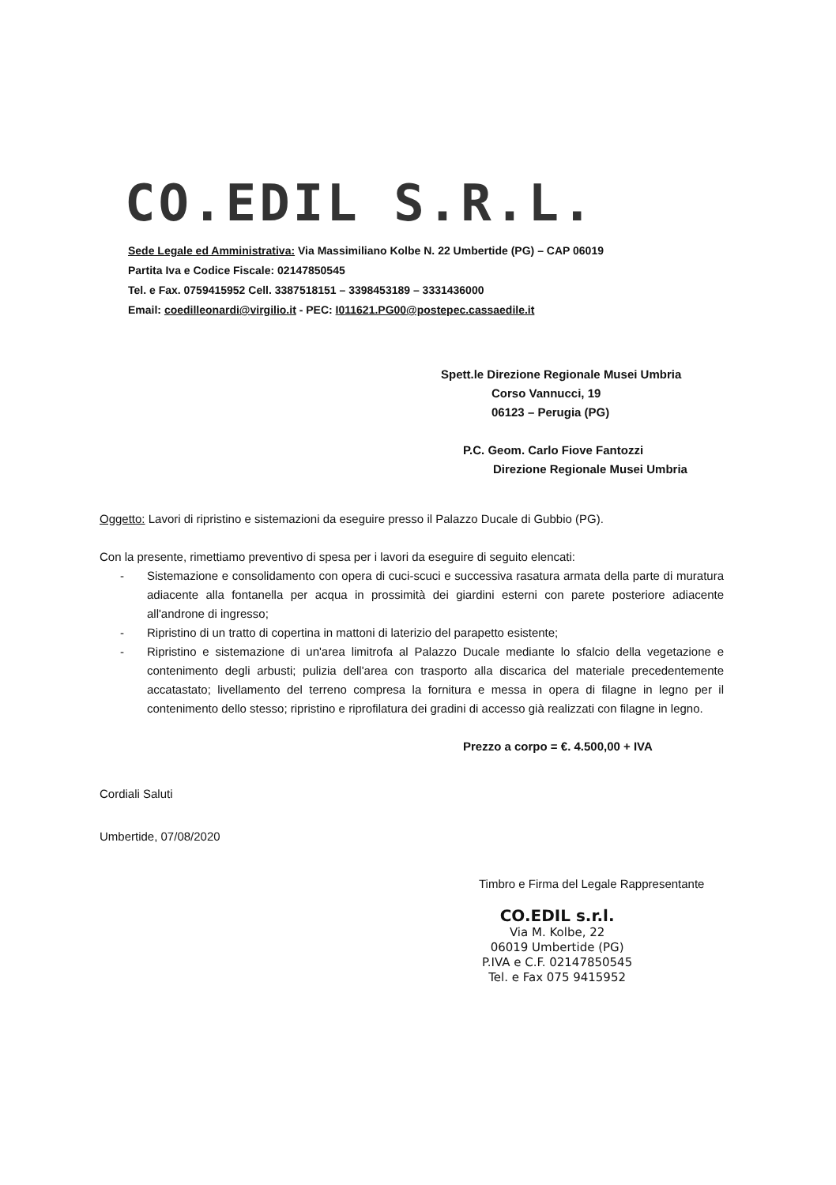CO.EDIL S.R.L.
Sede Legale ed Amministrativa: Via Massimiliano Kolbe N. 22 Umbertide (PG) – CAP 06019
Partita Iva e Codice Fiscale: 02147850545
Tel. e Fax. 0759415952 Cell. 3387518151 – 3398453189 – 3331436000
Email: coedilleonardi@virgilio.it - PEC: I011621.PG00@postepec.cassaedile.it
Spett.le Direzione Regionale Musei Umbria
Corso Vannucci, 19
06123 – Perugia (PG)
P.C. Geom. Carlo Fiove Fantozzi
Direzione Regionale Musei Umbria
Oggetto: Lavori di ripristino e sistemazioni da eseguire presso il Palazzo Ducale di Gubbio (PG).
Con la presente, rimettiamo preventivo di spesa per i lavori da eseguire di seguito elencati:
- Sistemazione e consolidamento con opera di cuci-scuci e successiva rasatura armata della parte di muratura adiacente alla fontanella per acqua in prossimità dei giardini esterni con parete posteriore adiacente all'androne di ingresso;
- Ripristino di un tratto di copertina in mattoni di laterizio del parapetto esistente;
- Ripristino e sistemazione di un'area limitrofa al Palazzo Ducale mediante lo sfalcio della vegetazione e contenimento degli arbusti; pulizia dell'area con trasporto alla discarica del materiale precedentemente accatastato; livellamento del terreno compresa la fornitura e messa in opera di filagne in legno per il contenimento dello stesso; ripristino e riprofilatura dei gradini di accesso già realizzati con filagne in legno.
Prezzo a corpo = €. 4.500,00 + IVA
Cordiali Saluti
Umbertide, 07/08/2020
Timbro e Firma del Legale Rappresentante
CO.EDIL s.r.l.
Via M. Kolbe, 22
06019 Umbertide (PG)
P.IVA e C.F. 02147850545
Tel. e Fax 075 9415952